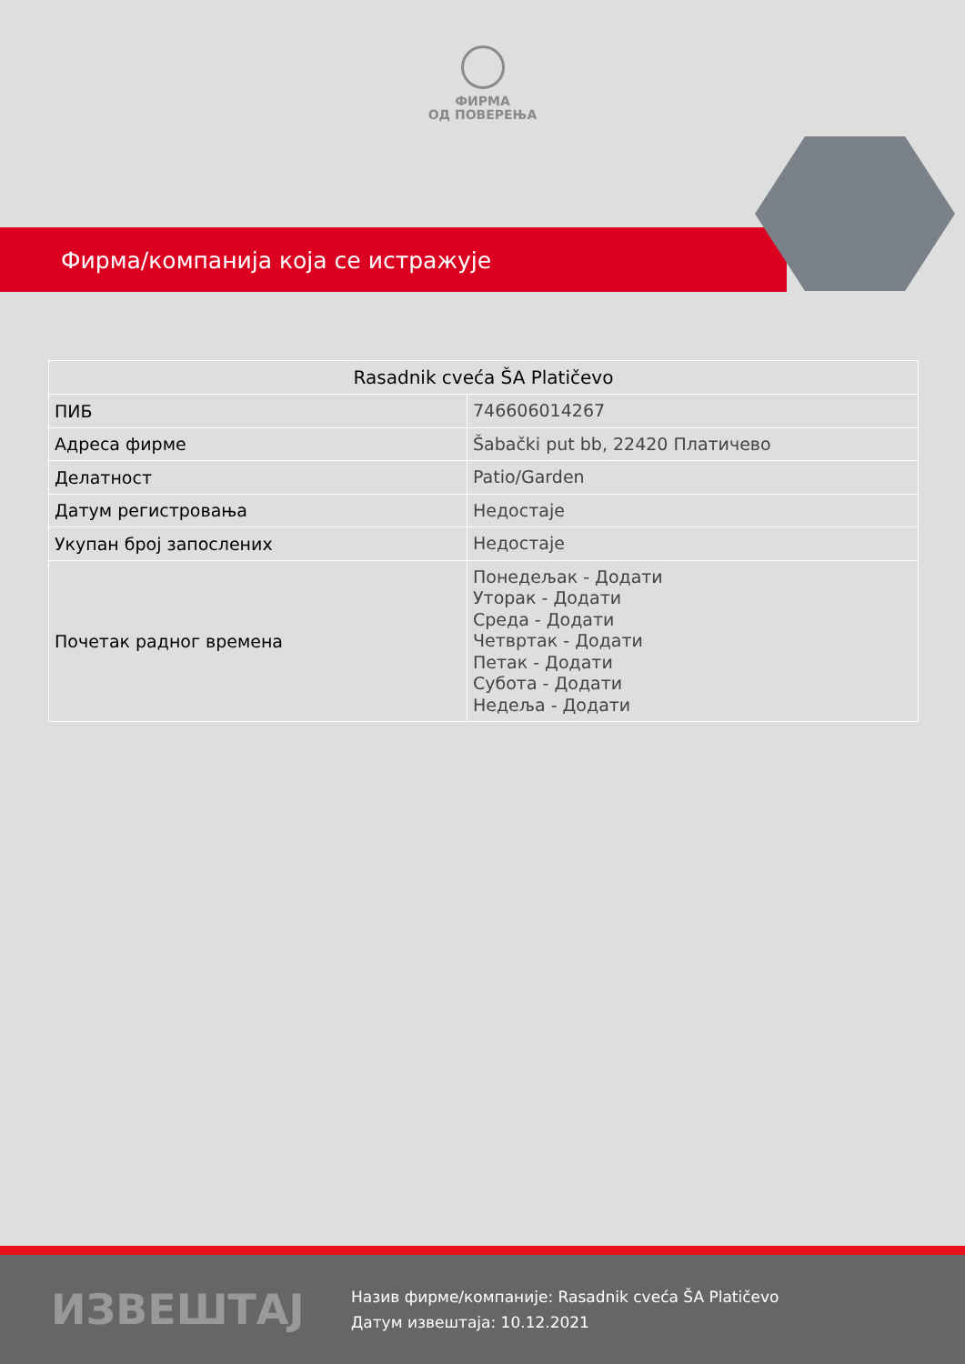ФИРМА
ОД ПОВЕРЕЊА
Фирма/компанија која се истражује
| Rasadnik cveća ŠA Platičevo | |
| --- | --- |
| ПИБ | 746606014267 |
| Адреса фирме | Šabački put bb, 22420 Платичево |
| Делатност | Patio/Garden |
| Датум регистровања | Недостаје |
| Укупан број запослених | Недостаје |
| Почетак радног времена | Понедељак - Додати Уторак - Додати Среда - Додати Четвртак - Додати Петак - Додати Субота - Додати Недеља - Додати |
ИЗВЕШТАЈ
Назив фирме/компаније: Rasadnik cveća ŠA Platičevo
Датум извештаја: 10.12.2021